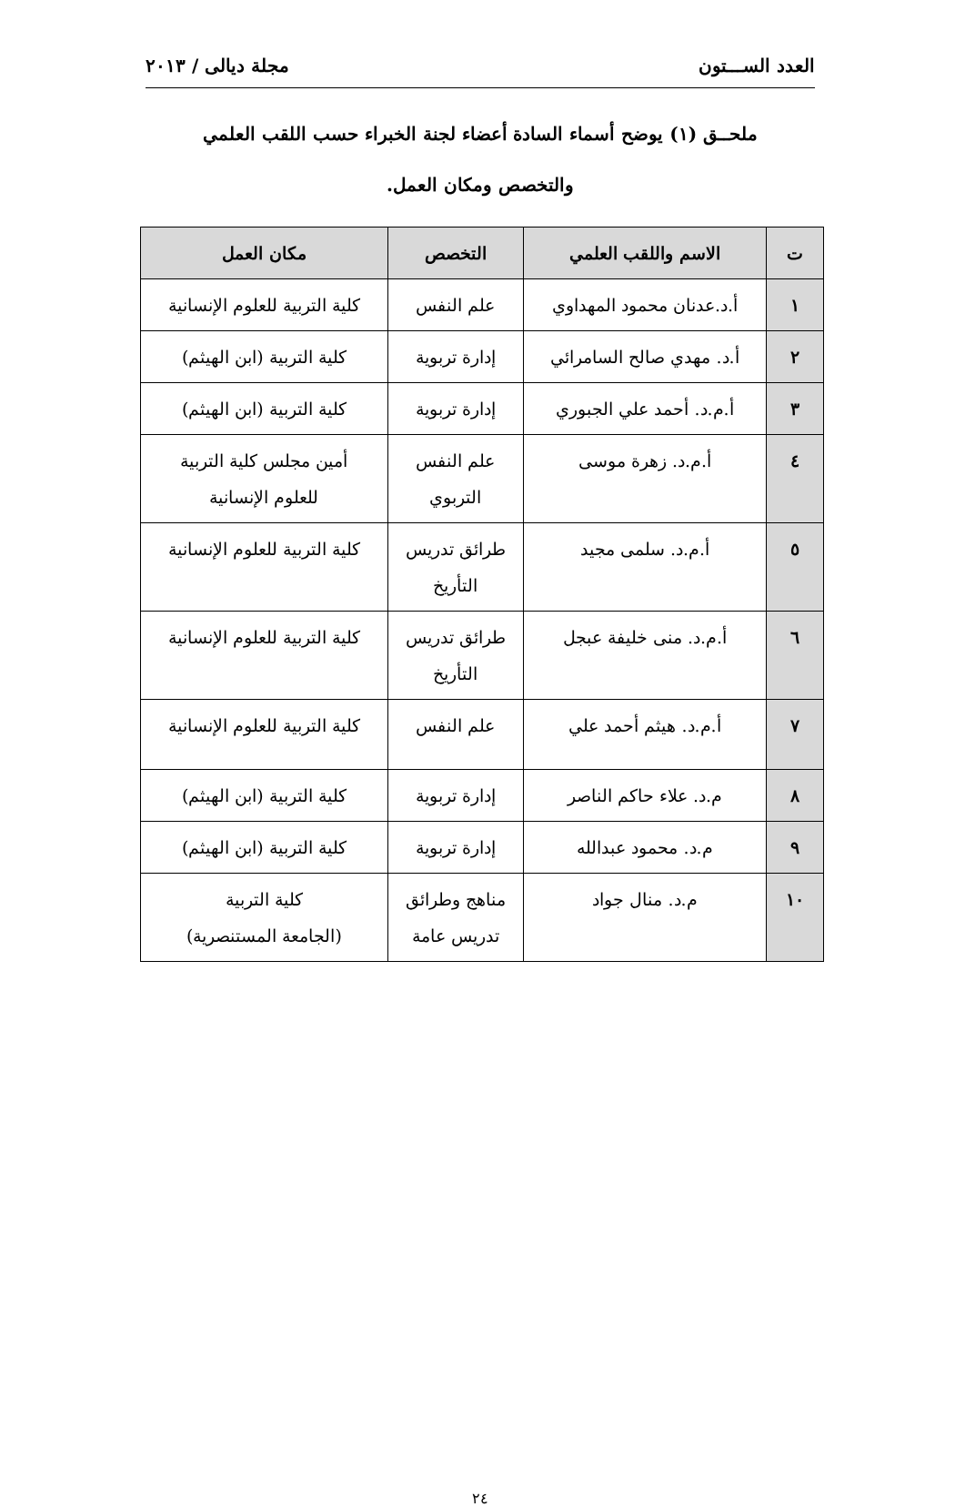العدد الســـتون مجلة ديالى / ٢٠١٣
ملحــق (١) يوضح أسماء السادة أعضاء لجنة الخبراء حسب اللقب العلمي
والتخصص ومكان العمل.
| ت | الاسم واللقب العلمي | التخصص | مكان العمل |
| --- | --- | --- | --- |
| ١ | أ.د.عدنان محمود المهداوي | علم النفس | كلية التربية للعلوم الإنسانية |
| ٢ | أ.د. مهدي صالح السامرائي | إدارة تربوية | كلية التربية (ابن الهيثم) |
| ٣ | أ.م.د. أحمد علي الجبوري | إدارة تربوية | كلية التربية (ابن الهيثم) |
| ٤ | أ.م.د. زهرة موسى | علم النفس التربوي | أمين مجلس كلية التربية للعلوم الإنسانية |
| ٥ | أ.م.د. سلمى مجيد | طرائق تدريس التأريخ | كلية التربية للعلوم الإنسانية |
| ٦ | أ.م.د. منى خليفة عبجل | طرائق تدريس التأريخ | كلية التربية للعلوم الإنسانية |
| ٧ | أ.م.د. هيثم أحمد علي | علم النفس | كلية التربية للعلوم الإنسانية |
| ٨ | م.د. علاء حاكم الناصر | إدارة تربوية | كلية التربية (ابن الهيثم) |
| ٩ | م.د. محمود عبدالله | إدارة تربوية | كلية التربية (ابن الهيثم) |
| ١٠ | م.د. منال جواد | مناهج وطرائق تدريس عامة | كلية التربية (الجامعة المستنصرية) |
٢٤